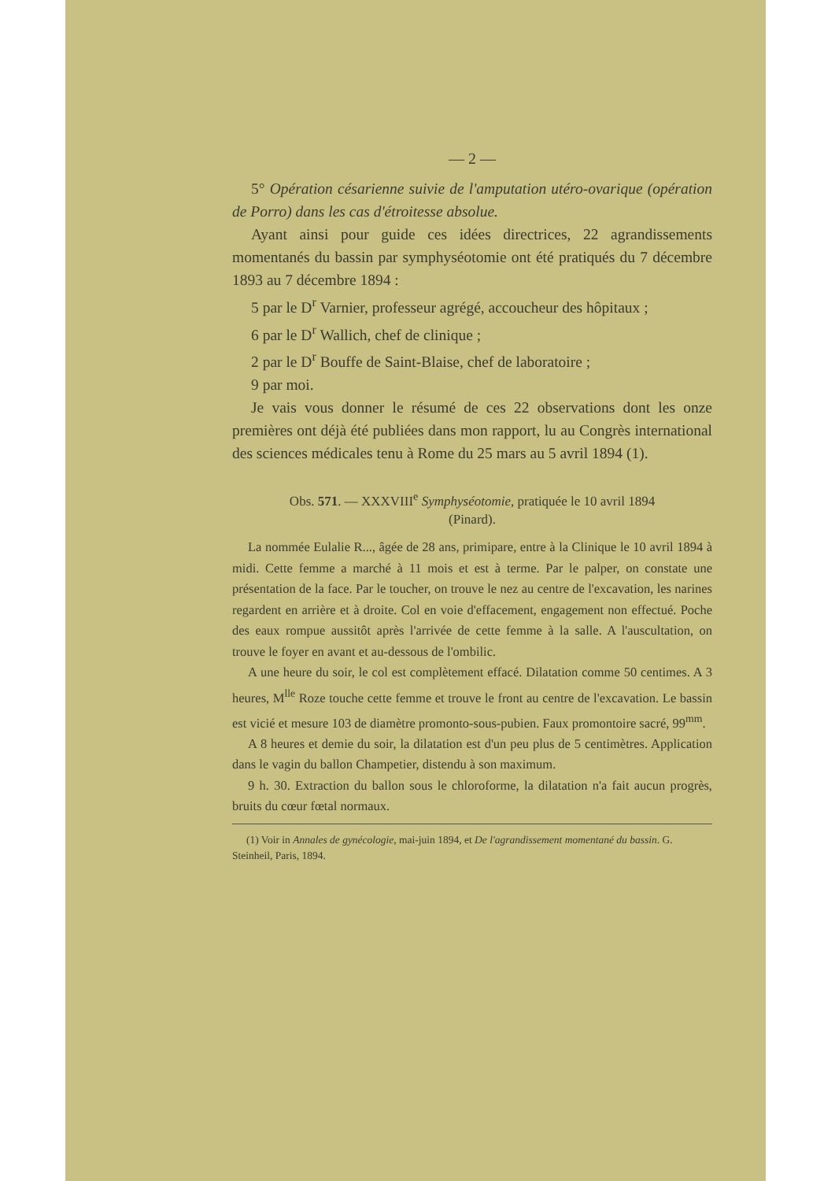— 2 —
5° Opération césarienne suivie de l'amputation utéro-ovarique (opération de Porro) dans les cas d'étroitesse absolue.
Ayant ainsi pour guide ces idées directrices, 22 agrandissements momentanés du bassin par symphyséotomie ont été pratiqués du 7 décembre 1893 au 7 décembre 1894 :
5 par le D<sup>r</sup> Varnier, professeur agrégé, accoucheur des hôpitaux ;
6 par le D<sup>r</sup> Wallich, chef de clinique ;
2 par le D<sup>r</sup> Bouffe de Saint-Blaise, chef de laboratoire ;
9 par moi.
Je vais vous donner le résumé de ces 22 observations dont les onze premières ont déjà été publiées dans mon rapport, lu au Congrès international des sciences médicales tenu à Rome du 25 mars au 5 avril 1894 (1).
Obs. 571. — XXXVIII<sup>e</sup> Symphyséotomie, pratiquée le 10 avril 1894
(Pinard).
La nommée Eulalie R..., âgée de 28 ans, primipare, entre à la Clinique le 10 avril 1894 à midi. Cette femme a marché à 11 mois et est à terme. Par le palper, on constate une présentation de la face. Par le toucher, on trouve le nez au centre de l'excavation, les narines regardent en arrière et à droite. Col en voie d'effacement, engagement non effectué. Poche des eaux rompue aussitôt après l'arrivée de cette femme à la salle. A l'auscultation, on trouve le foyer en avant et au-dessous de l'ombilic.
A une heure du soir, le col est complètement effacé. Dilatation comme 50 centimes. A 3 heures, M<sup>lle</sup> Roze touche cette femme et trouve le front au centre de l'excavation. Le bassin est vicié et mesure 103 de diamètre promonto-sous-pubien. Faux promontoire sacré, 99<sup>mm</sup>.
A 8 heures et demie du soir, la dilatation est d'un peu plus de 5 centimètres. Application dans le vagin du ballon Champetier, distendu à son maximum.
9 h. 30. Extraction du ballon sous le chloroforme, la dilatation n'a fait aucun progrès, bruits du cœur fœtal normaux.
(1) Voir in Annales de gynécologie, mai-juin 1894, et De l'agrandissement momentané du bassin. G. Steinheil, Paris, 1894.